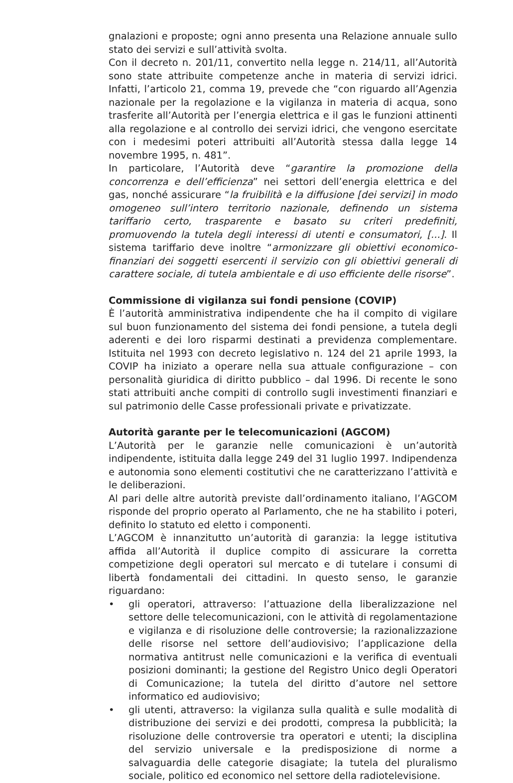gnalazioni e proposte; ogni anno presenta una Relazione annuale sullo stato dei servizi e sull’attività svolta.
Con il decreto n. 201/11, convertito nella legge n. 214/11, all’Autorità sono state attribuite competenze anche in materia di servizi idrici. Infatti, l’articolo 21, comma 19, prevede che “con riguardo all’Agenzia nazionale per la regolazione e la vigilanza in materia di acqua, sono trasferite all’Autorità per l’energia elettrica e il gas le funzioni attinenti alla regolazione e al controllo dei servizi idrici, che vengono esercitate con i medesimi poteri attribuiti all’Autorità stessa dalla legge 14 novembre 1995, n. 481”.
In particolare, l’Autorità deve “garantire la promozione della concorrenza e dell’efficienza” nei settori dell’energia elettrica e del gas, nonché assicurare “la fruibilità e la diffusione [dei servizi] in modo omogeneo sull’intero territorio nazionale, definendo un sistema tariffario certo, trasparente e basato su criteri predefiniti, promuovendo la tutela degli interessi di utenti e consumatori, [...]. Il sistema tariffario deve inoltre “armonizzare gli obiettivi economico-finanziari dei soggetti esercenti il servizio con gli obiettivi generali di carattere sociale, di tutela ambientale e di uso efficiente delle risorse”.
Commissione di vigilanza sui fondi pensione (COVIP)
È l’autorità amministrativa indipendente che ha il compito di vigilare sul buon funzionamento del sistema dei fondi pensione, a tutela degli aderenti e dei loro risparmi destinati a previdenza complementare. Istituita nel 1993 con decreto legislativo n. 124 del 21 aprile 1993, la COVIP ha iniziato a operare nella sua attuale configurazione – con personalità giuridica di diritto pubblico – dal 1996. Di recente le sono stati attribuiti anche compiti di controllo sugli investimenti finanziari e sul patrimonio delle Casse professionali private e privatizzate.
Autorità garante per le telecomunicazioni (AGCOM)
L’Autorità per le garanzie nelle comunicazioni è un’autorità indipendente, istituita dalla legge 249 del 31 luglio 1997. Indipendenza e autonomia sono elementi costitutivi che ne caratterizzano l’attività e le deliberazioni.
Al pari delle altre autorità previste dall’ordinamento italiano, l’AGCOM risponde del proprio operato al Parlamento, che ne ha stabilito i poteri, definito lo statuto ed eletto i componenti.
L’AGCOM è innanzitutto un’autorità di garanzia: la legge istitutiva affida all’Autorità il duplice compito di assicurare la corretta competizione degli operatori sul mercato e di tutelare i consumi di libertà fondamentali dei cittadini. In questo senso, le garanzie riguardano:
• gli operatori, attraverso: l’attuazione della liberalizzazione nel settore delle telecomunicazioni, con le attività di regolamentazione e vigilanza e di risoluzione delle controversie; la razionalizzazione delle risorse nel settore dell’audiovisivo; l’applicazione della normativa antitrust nelle comunicazioni e la verifica di eventuali posizioni dominanti; la gestione del Registro Unico degli Operatori di Comunicazione; la tutela del diritto d’autore nel settore informatico ed audiovisivo;
• gli utenti, attraverso: la vigilanza sulla qualità e sulle modalità di distribuzione dei servizi e dei prodotti, compresa la pubblicità; la risoluzione delle controversie tra operatori e utenti; la disciplina del servizio universale e la predisposizione di norme a salvaguardia delle categorie disagiate; la tutela del pluralismo sociale, politico ed economico nel settore della radiotelevisione.